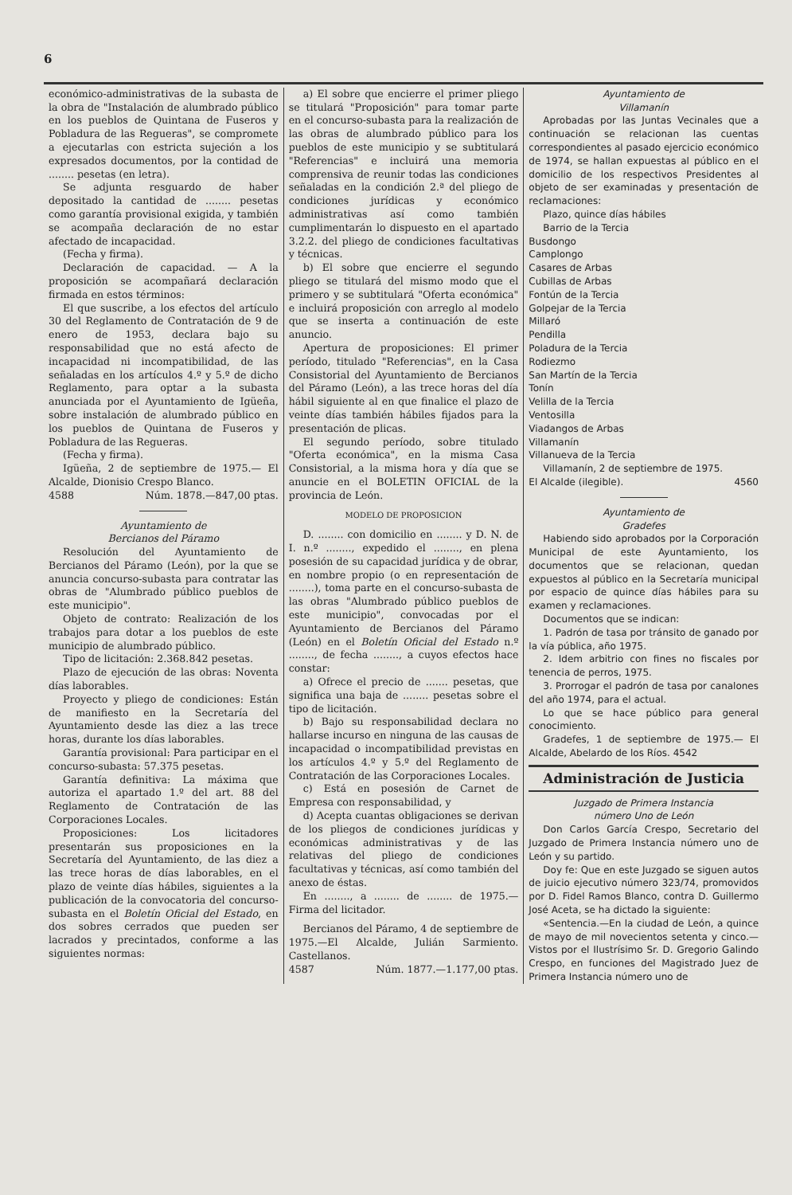6
económico-administrativas de la subasta de la obra de "Instalación de alumbrado público en los pueblos de Quintana de Fuseros y Pobladura de las Regueras", se compromete a ejecutarlas con estricta sujeción a los expresados documentos, por la contidad de ........ pesetas (en letra).
Se adjunta resguardo de haber depositado la cantidad de ........ pesetas como garantía provisional exigida, y también se acompaña declaración de no estar afectado de incapacidad.
(Fecha y firma).
Declaración de capacidad. — A la proposición se acompañará declaración firmada en estos términos:
El que suscribe, a los efectos del artículo 30 del Reglamento de Contratación de 9 de enero de 1953, declara bajo su responsabilidad que no está afecto de incapacidad ni incompatibilidad, de las señaladas en los artículos 4.º y 5.º de dicho Reglamento, para optar a la subasta anunciada por el Ayuntamiento de Igüeña, sobre instalación de alumbrado público en los pueblos de Quintana de Fuseros y Pobladura de las Regueras.
(Fecha y firma).
Igüeña, 2 de septiembre de 1975.— El Alcalde, Dionisio Crespo Blanco.
4588 Núm. 1878.—847,00 ptas.
Ayuntamiento de
Bercianos del Páramo
Resolución del Ayuntamiento de Bercianos del Páramo (León), por la que se anuncia concurso-subasta para contratar las obras de "Alumbrado público pueblos de este municipio".
Objeto de contrato: Realización de los trabajos para dotar a los pueblos de este municipio de alumbrado público.
Tipo de licitación: 2.368.842 pesetas.
Plazo de ejecución de las obras: Noventa días laborables.
Proyecto y pliego de condiciones: Están de manifiesto en la Secretaría del Ayuntamiento desde las diez a las trece horas, durante los días laborables.
Garantía provisional: Para participar en el concurso-subasta: 57.375 pesetas.
Garantía definitiva: La máxima que autoriza el apartado 1.º del art. 88 del Reglamento de Contratación de las Corporaciones Locales.
Proposiciones: Los licitadores presentarán sus proposiciones en la Secretaría del Ayuntamiento, de las diez a las trece horas de días laborables, en el plazo de veinte días hábiles, siguientes a la publicación de la convocatoria del concurso-subasta en el Boletín Oficial del Estado, en dos sobres cerrados que pueden ser lacrados y precintados, conforme a las siguientes normas:
a) El sobre que encierre el primer pliego se titulará "Proposición" para tomar parte en el concurso-subasta para la realización de las obras de alumbrado público para los pueblos de este municipio y se subtitulará "Referencias" e incluirá una memoria comprensiva de reunir todas las condiciones señaladas en la condición 2.ª del pliego de condiciones jurídicas y económico administrativas así como también cumplimentarán lo dispuesto en el apartado 3.2.2. del pliego de condiciones facultativas y técnicas.
b) El sobre que encierre el segundo pliego se titulará del mismo modo que el primero y se subtitulará "Oferta económica" e incluirá proposición con arreglo al modelo que se inserta a continuación de este anuncio.
Apertura de proposiciones: El primer período, titulado "Referencias", en la Casa Consistorial del Ayuntamiento de Bercianos del Páramo (León), a las trece horas del día hábil siguiente al en que finalice el plazo de veinte días también hábiles fijados para la presentación de plicas.
El segundo período, sobre titulado "Oferta económica", en la misma Casa Consistorial, a la misma hora y día que se anuncie en el BOLETIN OFICIAL de la provincia de León.
MODELO DE PROPOSICION
D. ........ con domicilio en ........ y D. N. de I. n.º ........, expedido el ........, en plena posesión de su capacidad jurídica y de obrar, en nombre propio (o en representación de ........), toma parte en el concurso-subasta de las obras "Alumbrado público pueblos de este municipio", convocadas por el Ayuntamiento de Bercianos del Páramo (León) en el Boletín Oficial del Estado n.º ........, de fecha ........, a cuyos efectos hace constar:
a) Ofrece el precio de ....... pesetas, que significa una baja de ........ pesetas sobre el tipo de licitación.
b) Bajo su responsabilidad declara no hallarse incurso en ninguna de las causas de incapacidad o incompatibilidad previstas en los artículos 4.º y 5.º del Reglamento de Contratación de las Corporaciones Locales.
c) Está en posesión de Carnet de Empresa con responsabilidad, y
d) Acepta cuantas obligaciones se derivan de los pliegos de condiciones jurídicas y económicas administrativas y de las relativas del pliego de condiciones facultativas y técnicas, así como también del anexo de éstas.
En ........, a ........ de ........ de 1975.—Firma del licitador.
Bercianos del Páramo, 4 de septiembre de 1975.—El Alcalde, Julián Sarmiento. Castellanos.
4587 Núm. 1877.—1.177,00 ptas.
Ayuntamiento de
Villamanín
Aprobadas por las Juntas Vecinales que a continuación se relacionan las cuentas correspondientes al pasado ejercicio económico de 1974, se hallan expuestas al público en el domicilio de los respectivos Presidentes al objeto de ser examinadas y presentación de reclamaciones:
Plazo, quince días hábiles
Barrio de la Tercia
Busdongo
Camplongo
Casares de Arbas
Cubillas de Arbas
Fontún de la Tercia
Golpejar de la Tercia
Millaró
Pendilla
Poladura de la Tercia
Rodiezmo
San Martín de la Tercia
Tonín
Velilla de la Tercia
Ventosilla
Viadangos de Arbas
Villamanín
Villanueva de la Tercia
Villamanín, 2 de septiembre de 1975.
El Alcalde (ilegible). 4560
Ayuntamiento de
Gradefes
Habiendo sido aprobados por la Corporación Municipal de este Ayuntamiento, los documentos que se relacionan, quedan expuestos al público en la Secretaría municipal por espacio de quince días hábiles para su examen y reclamaciones.
Documentos que se indican:
1. Padrón de tasa por tránsito de ganado por la vía pública, año 1975.
2. Idem arbitrio con fines no fiscales por tenencia de perros, 1975.
3. Prorrogar el padrón de tasa por canalones del año 1974, para el actual.
Lo que se hace público para general conocimiento.
Gradefes, 1 de septiembre de 1975.— El Alcalde, Abelardo de los Ríos. 4542
Administración de Justicia
Juzgado de Primera Instancia
número Uno de León
Don Carlos García Crespo, Secretario del Juzgado de Primera Instancia número uno de León y su partido.
Doy fe: Que en este Juzgado se siguen autos de juicio ejecutivo número 323/74, promovidos por D. Fidel Ramos Blanco, contra D. Guillermo José Aceta, se ha dictado la siguiente:
«Sentencia.—En la ciudad de León, a quince de mayo de mil novecientos setenta y cinco.—Vistos por el Ilustrísimo Sr. D. Gregorio Galindo Crespo, en funciones del Magistrado Juez de Primera Instancia número uno de